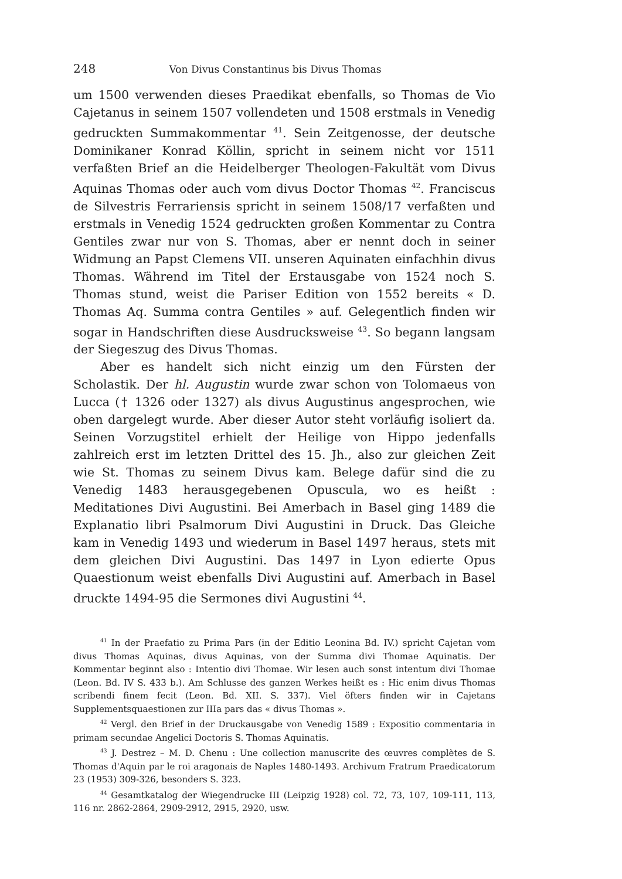248 Von Divus Constantinus bis Divus Thomas
um 1500 verwenden dieses Praedikat ebenfalls, so Thomas de Vio Cajetanus in seinem 1507 vollendeten und 1508 erstmals in Venedig gedruckten Summakommentar <sup>41</sup>. Sein Zeitgenosse, der deutsche Dominikaner Konrad Köllin, spricht in seinem nicht vor 1511 verfaßten Brief an die Heidelberger Theologen-Fakultät vom Divus Aquinas Thomas oder auch vom divus Doctor Thomas <sup>42</sup>. Franciscus de Silvestris Ferrariensis spricht in seinem 1508/17 verfaßten und erstmals in Venedig 1524 gedruckten großen Kommentar zu Contra Gentiles zwar nur von S. Thomas, aber er nennt doch in seiner Widmung an Papst Clemens VII. unseren Aquinaten einfachhin divus Thomas. Während im Titel der Erstausgabe von 1524 noch S. Thomas stund, weist die Pariser Edition von 1552 bereits « D. Thomas Aq. Summa contra Gentiles » auf. Gelegentlich finden wir sogar in Handschriften diese Ausdrucksweise <sup>43</sup>. So begann langsam der Siegeszug des Divus Thomas.
Aber es handelt sich nicht einzig um den Fürsten der Scholastik. Der hl. Augustin wurde zwar schon von Tolomaeus von Lucca († 1326 oder 1327) als divus Augustinus angesprochen, wie oben dargelegt wurde. Aber dieser Autor steht vorläufig isoliert da. Seinen Vorzugstitel erhielt der Heilige von Hippo jedenfalls zahlreich erst im letzten Drittel des 15. Jh., also zur gleichen Zeit wie St. Thomas zu seinem Divus kam. Belege dafür sind die zu Venedig 1483 herausgegebenen Opuscula, wo es heißt : Meditationes Divi Augustini. Bei Amerbach in Basel ging 1489 die Explanatio libri Psalmorum Divi Augustini in Druck. Das Gleiche kam in Venedig 1493 und wiederum in Basel 1497 heraus, stets mit dem gleichen Divi Augustini. Das 1497 in Lyon edierte Opus Quaestionum weist ebenfalls Divi Augustini auf. Amerbach in Basel druckte 1494-95 die Sermones divi Augustini <sup>44</sup>.
<sup>41</sup> In der Praefatio zu Prima Pars (in der Editio Leonina Bd. IV.) spricht Cajetan vom divus Thomas Aquinas, divus Aquinas, von der Summa divi Thomae Aquinatis. Der Kommentar beginnt also : Intentio divi Thomae. Wir lesen auch sonst intentum divi Thomae (Leon. Bd. IV S. 433 b.). Am Schlusse des ganzen Werkes heißt es : Hic enim divus Thomas scribendi finem fecit (Leon. Bd. XII. S. 337). Viel öfters finden wir in Cajetans Supplementsquaestionen zur IIIa pars das « divus Thomas ».
<sup>42</sup> Vergl. den Brief in der Druckausgabe von Venedig 1589 : Expositio commentaria in primam secundae Angelici Doctoris S. Thomas Aquinatis.
<sup>43</sup> J. Destrez – M. D. Chenu : Une collection manuscrite des œuvres complètes de S. Thomas d'Aquin par le roi aragonais de Naples 1480-1493. Archivum Fratrum Praedicatorum 23 (1953) 309-326, besonders S. 323.
<sup>44</sup> Gesamtkatalog der Wiegendrucke III (Leipzig 1928) col. 72, 73, 107, 109-111, 113, 116 nr. 2862-2864, 2909-2912, 2915, 2920, usw.